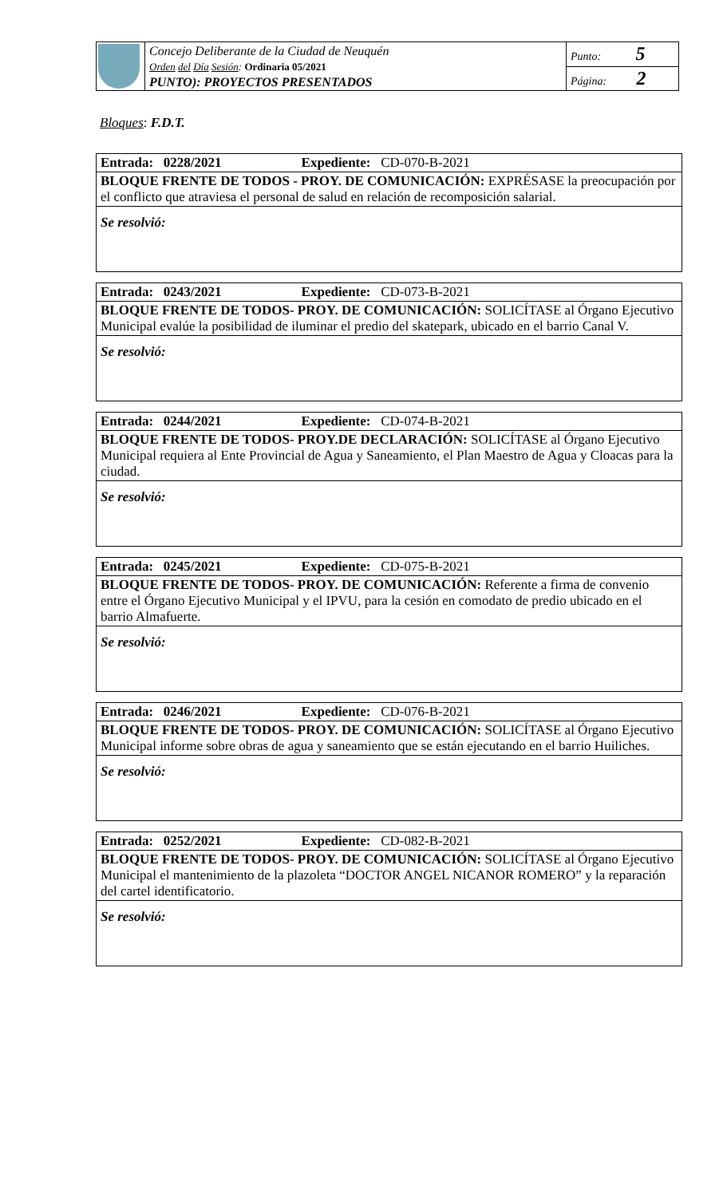| | Concejo Deliberante de la Ciudad de Neuquén Orden del Día Sesión : Ordinaria 05/2021 PUNTO): PROYECTOS PRESENTADOS | Punto: 5 |
| | | Página: 2 |
Bloques: F.D.T.
| Entrada: 0228/2021 Expediente: CD-070-B-2021 |
| BLOQUE FRENTE DE TODOS - PROY. DE COMUNICACIÓN: EXPRÉSASE la preocupación por el conflicto que atraviesa el personal de salud en relación de recomposición salarial. |
| Se resolvió: |
| Entrada: 0243/2021 Expediente: CD-073-B-2021 |
| BLOQUE FRENTE DE TODOS- PROY. DE COMUNICACIÓN: SOLICÍTASE al Órgano Ejecutivo Municipal evalúe la posibilidad de iluminar el predio del skatepark, ubicado en el barrio Canal V. |
| Se resolvió: |
| Entrada: 0244/2021 Expediente: CD-074-B-2021 |
| BLOQUE FRENTE DE TODOS- PROY.DE DECLARACIÓN: SOLICÍTASE al Órgano Ejecutivo Municipal requiera al Ente Provincial de Agua y Saneamiento, el Plan Maestro de Agua y Cloacas para la ciudad. |
| Se resolvió: |
| Entrada: 0245/2021 Expediente: CD-075-B-2021 |
| BLOQUE FRENTE DE TODOS- PROY. DE COMUNICACIÓN: Referente a firma de convenio entre el Órgano Ejecutivo Municipal y el IPVU, para la cesión en comodato de predio ubicado en el barrio Almafuerte. |
| Se resolvió: |
| Entrada: 0246/2021 Expediente: CD-076-B-2021 |
| BLOQUE FRENTE DE TODOS- PROY. DE COMUNICACIÓN: SOLICÍTASE al Órgano Ejecutivo Municipal informe sobre obras de agua y saneamiento que se están ejecutando en el barrio Huiliches. |
| Se resolvió: |
| Entrada: 0252/2021 Expediente: CD-082-B-2021 |
| BLOQUE FRENTE DE TODOS- PROY. DE COMUNICACIÓN: SOLICÍTASE al Órgano Ejecutivo Municipal el mantenimiento de la plazoleta “DOCTOR ANGEL NICANOR ROMERO” y la reparación del cartel identificatorio. |
| Se resolvió: |